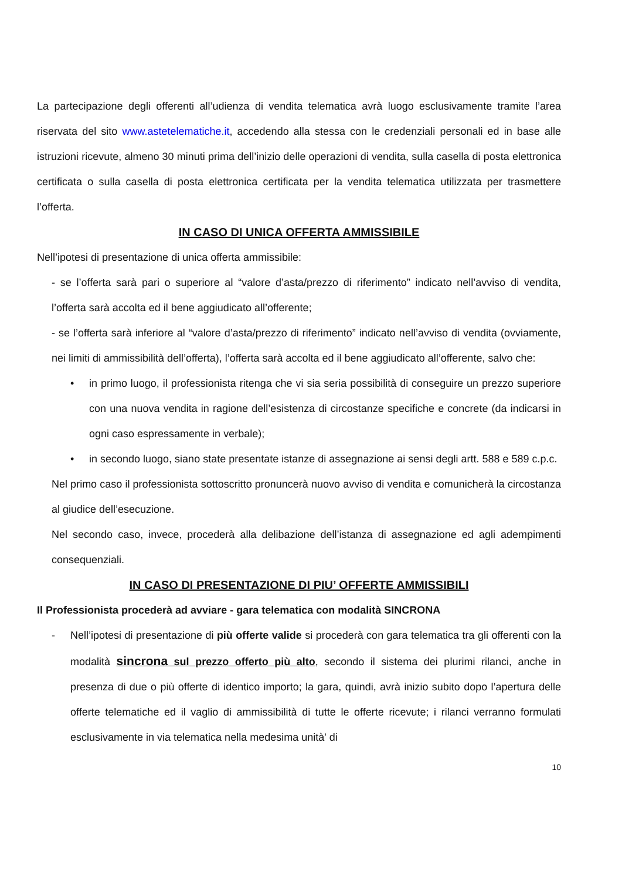La partecipazione degli offerenti all’udienza di vendita telematica avrà luogo esclusivamente tramite l’area riservata del sito www.astetelematiche.it, accedendo alla stessa con le credenziali personali ed in base alle istruzioni ricevute, almeno 30 minuti prima dell’inizio delle operazioni di vendita, sulla casella di posta elettronica certificata o sulla casella di posta elettronica certificata per la vendita telematica utilizzata per trasmettere l’offerta.
IN CASO DI UNICA OFFERTA AMMISSIBILE
Nell’ipotesi di presentazione di unica offerta ammissibile:
- se l’offerta sarà pari o superiore al “valore d’asta/prezzo di riferimento” indicato nell’avviso di vendita, l’offerta sarà accolta ed il bene aggiudicato all’offerente;
- se l’offerta sarà inferiore al “valore d’asta/prezzo di riferimento” indicato nell’avviso di vendita (ovviamente, nei limiti di ammissibilità dell’offerta), l’offerta sarà accolta ed il bene aggiudicato all’offerente, salvo che:
• in primo luogo, il professionista ritenga che vi sia seria possibilità di conseguire un prezzo superiore con una nuova vendita in ragione dell’esistenza di circostanze specifiche e concrete (da indicarsi in ogni caso espressamente in verbale);
• in secondo luogo, siano state presentate istanze di assegnazione ai sensi degli artt. 588 e 589 c.p.c.
Nel primo caso il professionista sottoscritto pronuncerà nuovo avviso di vendita e comunicherà la circostanza al giudice dell’esecuzione.
Nel secondo caso, invece, procederà alla delibazione dell’istanza di assegnazione ed agli adempimenti consequenziali.
IN CASO DI PRESENTAZIONE DI PIU’ OFFERTE AMMISSIBILI
Il Professionista procederà ad avviare - gara telematica con modalità SINCRONA
- Nell’ipotesi di presentazione di più offerte valide si procederà con gara telematica tra gli offerenti con la modalità sincrona sul prezzo offerto più alto, secondo il sistema dei plurimi rilanci, anche in presenza di due o più offerte di identico importo; la gara, quindi, avrà inizio subito dopo l’apertura delle offerte telematiche ed il vaglio di ammissibilità di tutte le offerte ricevute; i rilanci verranno formulati esclusivamente in via telematica nella medesima unità' di
10